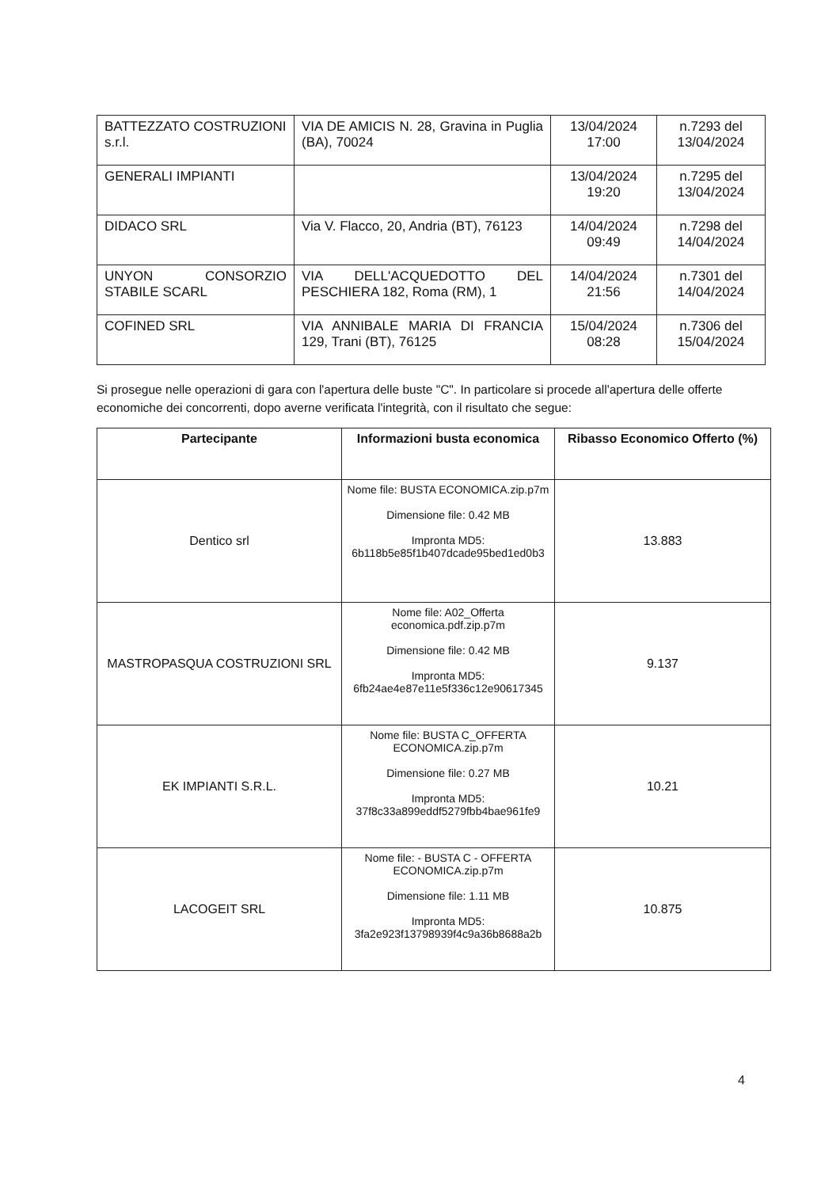| BATTEZZATO COSTRUZIONI s.r.l. | VIA DE AMICIS N. 28, Gravina in Puglia (BA), 70024 | 13/04/2024 17:00 | n.7293 del 13/04/2024 |
| GENERALI IMPIANTI | | 13/04/2024 19:20 | n.7295 del 13/04/2024 |
| DIDACO SRL | Via V. Flacco, 20, Andria (BT), 76123 | 14/04/2024 09:49 | n.7298 del 14/04/2024 |
| UNYON CONSORZIO STABILE SCARL | VIA DELL'ACQUEDOTTO DEL PESCHIERA 182, Roma (RM), 1 | 14/04/2024 21:56 | n.7301 del 14/04/2024 |
| COFINED SRL | VIA ANNIBALE MARIA DI FRANCIA 129, Trani (BT), 76125 | 15/04/2024 08:28 | n.7306 del 15/04/2024 |
Si prosegue nelle operazioni di gara con l'apertura delle buste "C". In particolare si procede all'apertura delle offerte economiche dei concorrenti, dopo averne verificata l'integrità, con il risultato che segue:
| Partecipante | Informazioni busta economica | Ribasso Economico Offerto (%) |
| --- | --- | --- |
| Dentico srl | Nome file: BUSTA ECONOMICA.zip.p7m Dimensione file: 0.42 MB Impronta MD5: 6b118b5e85f1b407dcade95bed1ed0b3 | 13.883 |
| MASTROPASQUA COSTRUZIONI SRL | Nome file: A02_Offerta economica.pdf.zip.p7m Dimensione file: 0.42 MB Impronta MD5: 6fb24ae4e87e11e5f336c12e90617345 | 9.137 |
| EK IMPIANTI S.R.L. | Nome file: BUSTA C_OFFERTA ECONOMICA.zip.p7m Dimensione file: 0.27 MB Impronta MD5: 37f8c33a899eddf5279fbb4bae961fe9 | 10.21 |
| LACOGEIT SRL | Nome file: - BUSTA C - OFFERTA ECONOMICA.zip.p7m Dimensione file: 1.11 MB Impronta MD5: 3fa2e923f13798939f4c9a36b8688a2b | 10.875 |
4